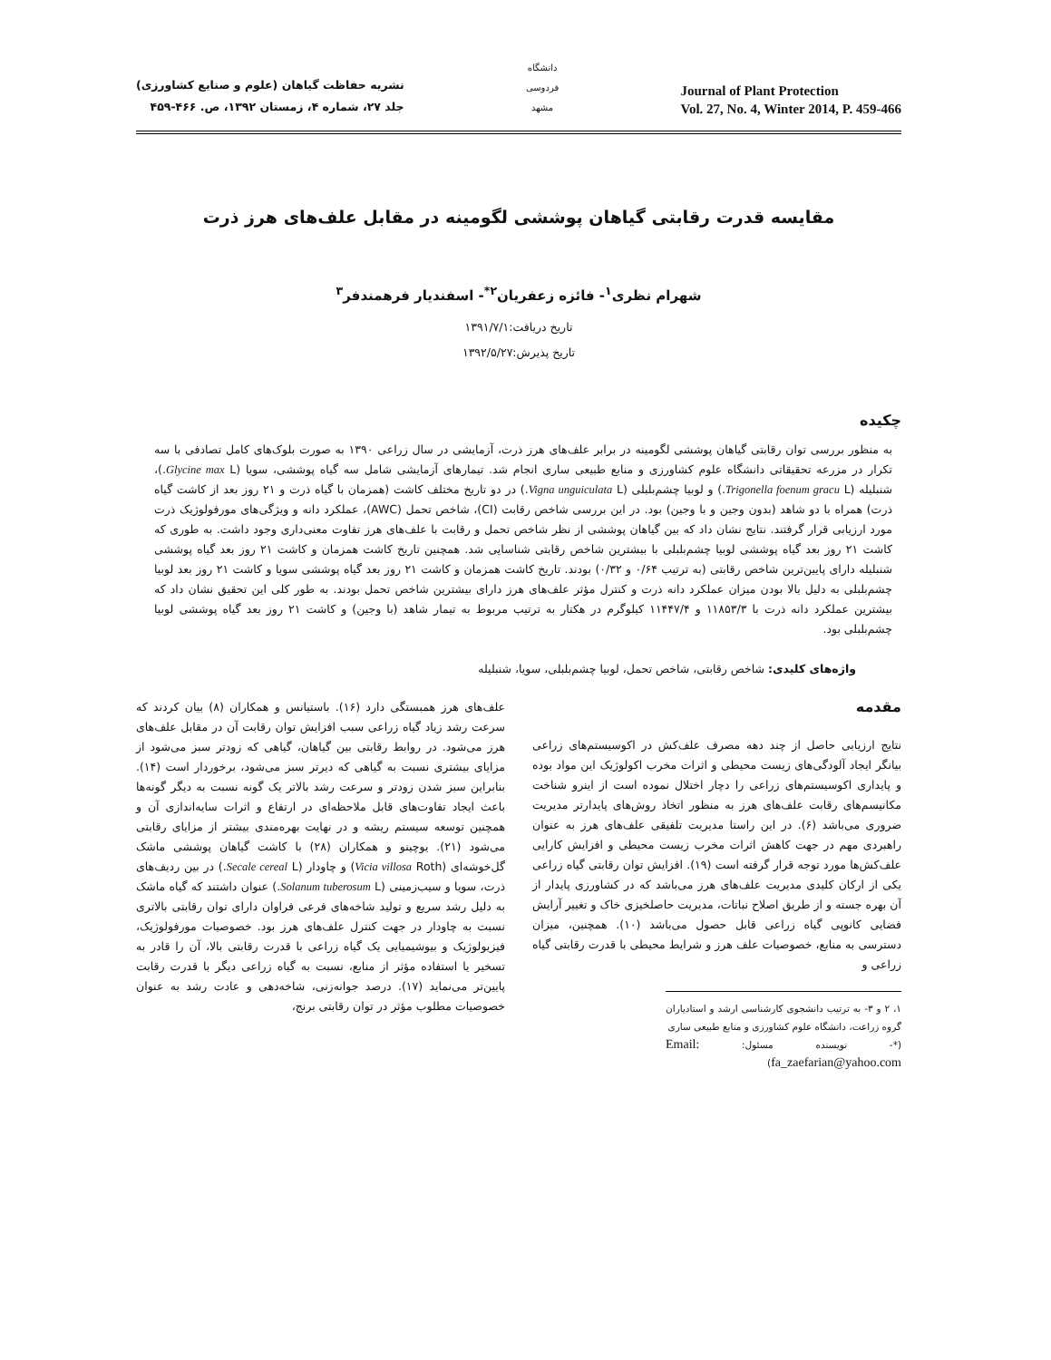نشریه حفاظت گیاهان (علوم و صنایع کشاورزی)
جلد ۲۷، شماره ۴، زمستان ۱۳۹۲، ص. ۴۶۶-۴۵۹
دانشگاه فردوسی مشهد
Journal of Plant Protection
Vol. 27, No. 4, Winter 2014, P. 459-466
مقایسه قدرت رقابتی گیاهان پوششی لگومینه در مقابل علف‌های هرز ذرت
شهرام نظری<sup>۱</sup>- فائزه زعفریان<sup>۲*</sup>- اسفندیار فرهمندفر<sup>۳</sup>
تاریخ دریافت:۱۳۹۱/۷/۱
تاریخ پذیرش:۱۳۹۲/۵/۲۷
چکیده
به منظور بررسی توان رقابتی گیاهان پوششی لگومینه در برابر علف‌های هرز ذرت، آزمایشی در سال زراعی ۱۳۹۰ به صورت بلوک‌های کامل تصادفی با سه تکرار در مزرعه تحقیقاتی دانشگاه علوم کشاورزی و منابع طبیعی ساری انجام شد. تیمارهای آزمایشی شامل سه گیاه پوششی، سویا (Glycine max L.)، شنبلیله (Trigonella foenum gracu L.) و لوبیا چشم‌بلبلی (Vigna unguiculata L.) در دو تاریخ مختلف کاشت (همزمان با گیاه ذرت و ۲۱ روز بعد از کاشت گیاه ذرت) همراه با دو شاهد (بدون وجین و با وجین) بود. در این بررسی شاخص رقابت (CI)، شاخص تحمل (AWC)، عملکرد دانه و ویژگی‌های مورفولوژیک ذرت مورد ارزیابی قرار گرفتند. نتایج نشان داد که بین گیاهان پوششی از نظر شاخص تحمل و رقابت با علف‌های هرز تفاوت معنی‌داری وجود داشت. به طوری که کاشت ۲۱ روز بعد گیاه پوششی لوبیا چشم‌بلبلی با بیشترین شاخص رقابتی شناسایی شد. همچنین تاریخ کاشت همزمان و کاشت ۲۱ روز بعد گیاه پوششی شنبلیله دارای پایین‌ترین شاخص رقابتی (به ترتیب ۰/۶۴ و ۰/۳۲) بودند. تاریخ کاشت همزمان و کاشت ۲۱ روز بعد گیاه پوششی سویا و کاشت ۲۱ روز بعد لوبیا چشم‌بلبلی به دلیل بالا بودن میزان عملکرد دانه ذرت و کنترل مؤثر علف‌های هرز دارای بیشترین شاخص تحمل بودند. به طور کلی این تحقیق نشان داد که بیشترین عملکرد دانه ذرت با ۱۱۸۵۳/۳ و ۱۱۴۴۷/۴ کیلوگرم در هکتار به ترتیب مربوط به تیمار شاهد (با وجین) و کاشت ۲۱ روز بعد گیاه پوششی لوبیا چشم‌بلبلی بود.
واژه‌های کلیدی: شاخص رقابتی، شاخص تحمل، لوبیا چشم‌بلبلی، سویا، شنبلیله
مقدمه
نتایج ارزیابی حاصل از چند دهه مصرف علف‌کش در اکوسیستم‌های زراعی بیانگر ایجاد آلودگی‌های زیست محیطی و اثرات مخرب اکولوژیک این مواد بوده و پایداری اکوسیستم‌های زراعی را دچار اختلال نموده است از اینرو شناخت مکانیسم‌های رقابت علف‌های هرز به منظور اتخاذ روش‌های پایدارتر مدیریت ضروری می‌باشد (۶). در این راستا مدیریت تلفیقی علف‌های هرز به عنوان راهبردی مهم در جهت کاهش اثرات مخرب زیست محیطی و افزایش کارایی علف‌کش‌ها مورد توجه قرار گرفته است (۱۹). افزایش توان رقابتی گیاه زراعی یکی از ارکان کلیدی مدیریت علف‌های هرز می‌باشد که در کشاورزی پایدار از آن بهره جسته و از طریق اصلاح نباتات، مدیریت حاصلخیزی خاک و تغییر آرایش فضایی کانوپی گیاه زراعی قابل حصول می‌باشد (۱۰). همچنین، میزان دسترسی به منابع، خصوصیات علف هرز و شرایط محیطی با قدرت رقابتی گیاه زراعی و
۱، ۲ و ۳- به ترتیب دانشجوی کارشناسی ارشد و استادیاران گروه زراعت، دانشگاه علوم کشاورزی و منابع طبیعی ساری
(*- نویسنده مسئول: Email: fa_zaefarian@yahoo.com)
علف‌های هرز همبستگی دارد (۱۶). باستیانس و همکاران (۸) بیان کردند که سرعت رشد زیاد گیاه زراعی سبب افزایش توان رقابت آن در مقابل علف‌های هرز می‌شود. در روابط رقابتی بین گیاهان، گیاهی که زودتر سبز می‌شود از مزایای بیشتری نسبت به گیاهی که دیرتر سبز می‌شود، برخوردار است (۱۴). بنابراین سبز شدن زودتر و سرعت رشد بالاتر یک گونه نسبت به دیگر گونه‌ها باعث ایجاد تفاوت‌های قابل ملاحظه‌ای در ارتفاع و اثرات سایه‌اندازی آن و همچنین توسعه سیستم ریشه و در نهایت بهره‌مندی بیشتر از مزایای رقابتی می‌شود (۲۱). یوچینو و همکاران (۲۸) با کاشت گیاهان پوششی ماشک گل‌خوشه‌ای (Vicia villosa Roth) و چاودار (Secale cereal L.) در بین ردیف‌های ذرت، سویا و سیب‌زمینی (Solanum tuberosum L.) عنوان داشتند که گیاه ماشک به دلیل رشد سریع و تولید شاخه‌های فرعی فراوان دارای توان رقابتی بالاتری نسبت به چاودار در جهت کنترل علف‌های هرز بود. خصوصیات مورفولوژیک، فیزیولوژیک و بیوشیمیایی یک گیاه زراعی با قدرت رقابتی بالا، آن را قادر به تسخیر یا استفاده مؤثر از منابع، نسبت به گیاه زراعی دیگر با قدرت رقابت پایین‌تر می‌نماید (۱۷). درصد جوانه‌زنی، شاخه‌دهی و عادت رشد به عنوان خصوصیات مطلوب مؤثر در توان رقابتی برنج،